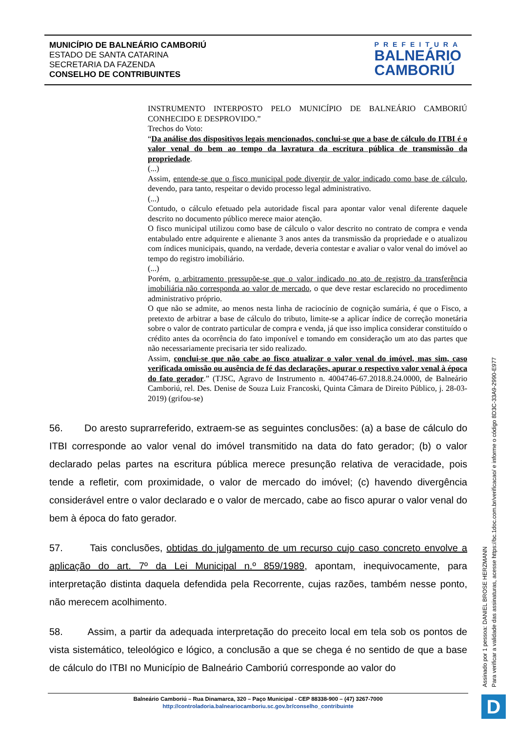MUNICÍPIO DE BALNEÁRIO CAMBORIÚ
ESTADO DE SANTA CATARINA
SECRETARIA DA FAZENDA
CONSELHO DE CONTRIBUINTES
PREFEITURA
BALNEÁRIO
CAMBORIÚ
INSTRUMENTO INTERPOSTO PELO MUNICÍPIO DE BALNEÁRIO CAMBORIÚ CONHECIDO E DESPROVIDO.”
Trechos do Voto:
“Da análise dos dispositivos legais mencionados, conclui-se que a base de cálculo do ITBI é o valor venal do bem ao tempo da lavratura da escritura pública de transmissão da propriedade.
(...)
Assim, entende-se que o fisco municipal pode divergir de valor indicado como base de cálculo, devendo, para tanto, respeitar o devido processo legal administrativo.
(...)
Contudo, o cálculo efetuado pela autoridade fiscal para apontar valor venal diferente daquele descrito no documento público merece maior atenção.
O fisco municipal utilizou como base de cálculo o valor descrito no contrato de compra e venda entabulado entre adquirente e alienante 3 anos antes da transmissão da propriedade e o atualizou com índices municipais, quando, na verdade, deveria contestar e avaliar o valor venal do imóvel ao tempo do registro imobiliário.
(...)
Porém, o arbitramento pressupõe-se que o valor indicado no ato de registro da transferência imobiliária não corresponda ao valor de mercado, o que deve restar esclarecido no procedimento administrativo próprio.
O que não se admite, ao menos nesta linha de raciocínio de cognição sumária, é que o Fisco, a pretexto de arbitrar a base de cálculo do tributo, limite-se a aplicar índice de correção monetária sobre o valor de contrato particular de compra e venda, já que isso implica considerar constituído o crédito antes da ocorrência do fato imponível e tomando em consideração um ato das partes que não necessariamente precisaria ter sido realizado.
Assim, conclui-se que não cabe ao fisco atualizar o valor venal do imóvel, mas sim, caso verificada omissão ou ausência de fé das declarações, apurar o respectivo valor venal à época do fato gerador.” (TJSC, Agravo de Instrumento n. 4004746-67.2018.8.24.0000, de Balneário Camboriú, rel. Des. Denise de Souza Luiz Francoski, Quinta Câmara de Direito Público, j. 28-03-2019) (grifou-se)
56. Do aresto suprarreferido, extraem-se as seguintes conclusões: (a) a base de cálculo do ITBI corresponde ao valor venal do imóvel transmitido na data do fato gerador; (b) o valor declarado pelas partes na escritura pública merece presunção relativa de veracidade, pois tende a refletir, com proximidade, o valor de mercado do imóvel; (c) havendo divergência considerável entre o valor declarado e o valor de mercado, cabe ao fisco apurar o valor venal do bem à época do fato gerador.
57. Tais conclusões, obtidas do julgamento de um recurso cujo caso concreto envolve a aplicação do art. 7º da Lei Municipal n.º 859/1989, apontam, inequivocamente, para interpretação distinta daquela defendida pela Recorrente, cujas razões, também nesse ponto, não merecem acolhimento.
58. Assim, a partir da adequada interpretação do preceito local em tela sob os pontos de vista sistemático, teleológico e lógico, a conclusão a que se chega é no sentido de que a base de cálculo do ITBI no Município de Balneário Camboriú corresponde ao valor do
Assinado por 1 pessoa: DANIEL BROSE HERZMANN
Para verificar a validade das assinaturas, acesse https://bc.1doc.com.br/verificacao/ e informe o código 8D3C-33A9-2990-E977
Balneário Camboriú – Rua Dinamarca, 320 – Paço Municipal - CEP 88338-900 – (47) 3267-7000
http://controladoria.balneariocamboriu.sc.gov.br/conselho_contribuinte
D